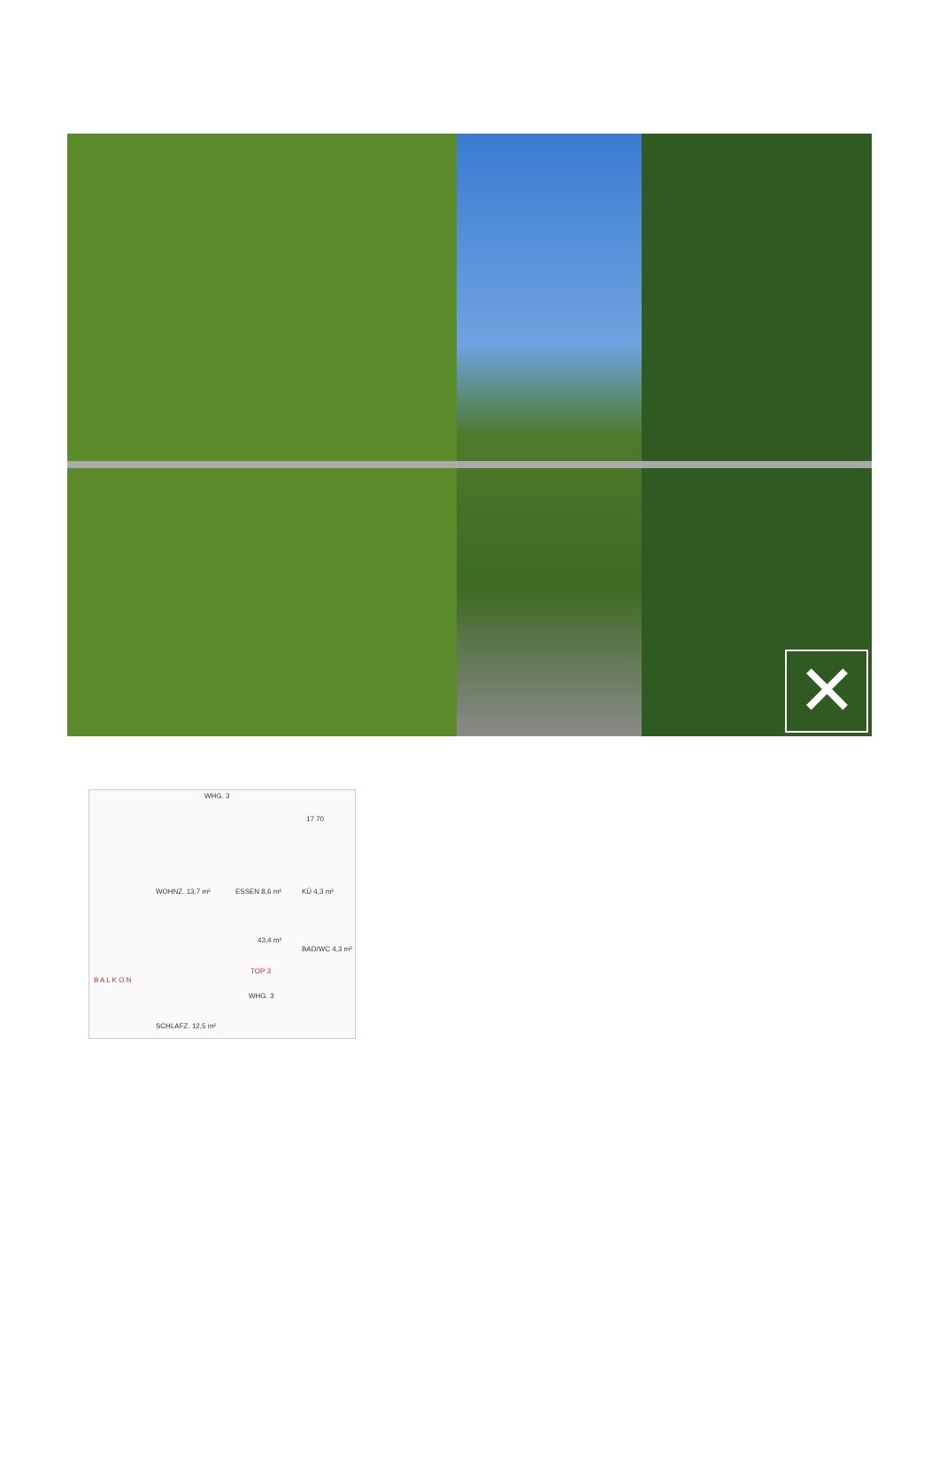✕
WHG. 3
17 70
WOHNZ. 13,7 m² ESSEN 8,6 m² KÜ 4,3 m²
43,4 m²
BAD/WC 4,3 m²
TOP 3
B A L K O N
WHG. 3
SCHLAFZ. 12,5 m²